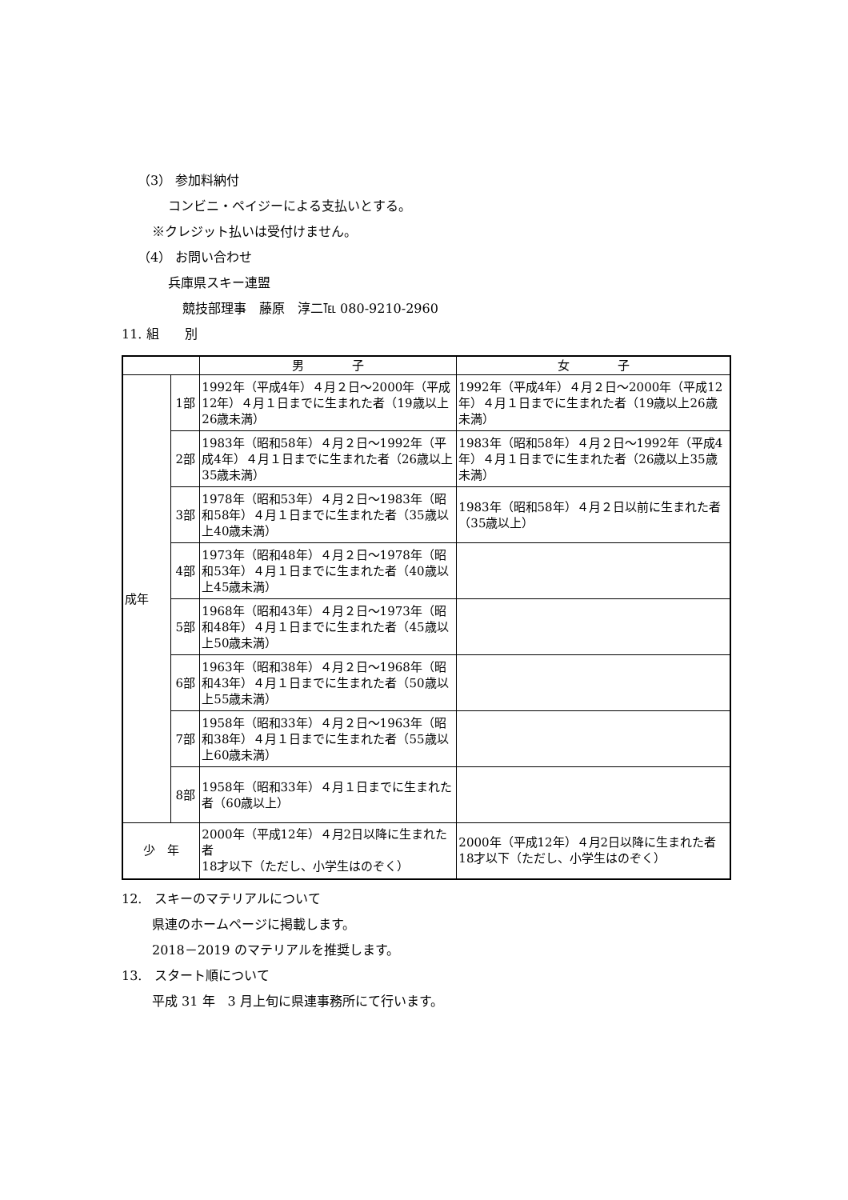（3） 参加料納付
コンビニ・ペイジーによる支払いとする。
※クレジット払いは受付けません。
（4） お問い合わせ
兵庫県スキー連盟
競技部理事　藤原　淳二℡ 080-9210-2960
11. 組　　別
| | | 男 子 | 女 子 |
| 成年 | 1部 | 1992年（平成4年）４月２日～2000年（平成12年）４月１日までに生まれた者（19歳以上26歳未満） | 1992年（平成4年）４月２日～2000年（平成12年）４月１日までに生まれた者（19歳以上26歳未満） |
| | 2部 | 1983年（昭和58年）４月２日～1992年（平成4年）４月１日までに生まれた者（26歳以上35歳未満） | 1983年（昭和58年）４月２日～1992年（平成4年）４月１日までに生まれた者（26歳以上35歳未満） |
| | 3部 | 1978年（昭和53年）４月２日～1983年（昭和58年）４月１日までに生まれた者（35歳以上40歳未満） | 1983年（昭和58年）４月２日以前に生まれた者（35歳以上） |
| | 4部 | 1973年（昭和48年）４月２日～1978年（昭和53年）４月１日までに生まれた者（40歳以上45歳未満） | |
| | 5部 | 1968年（昭和43年）４月２日～1973年（昭和48年）４月１日までに生まれた者（45歳以上50歳未満） | |
| | 6部 | 1963年（昭和38年）４月２日～1968年（昭和43年）４月１日までに生まれた者（50歳以上55歳未満） | |
| | 7部 | 1958年（昭和33年）４月２日～1963年（昭和38年）４月１日までに生まれた者（55歳以上60歳未満） | |
| | 8部 | 1958年（昭和33年）４月１日までに生まれた者（60歳以上） | |
| 少 年 | | 2000年（平成12年）４月2日以降に生まれた者 18才以下（ただし、小学生はのぞく） | 2000年（平成12年）４月2日以降に生まれた者 18才以下（ただし、小学生はのぞく） |
12.　スキーのマテリアルについて
県連のホームページに掲載します。
2018－2019 のマテリアルを推奨します。
13.　スタート順について
平成 31 年　3 月上旬に県連事務所にて行います。